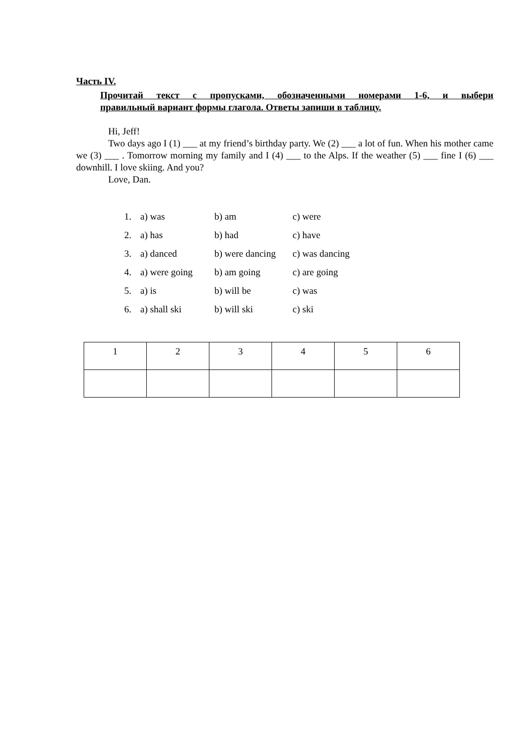Часть IV.
Прочитай текст с пропусками, обозначенными номерами 1-6, и выбери
правильный вариант формы глагола. Ответы запиши в таблицу.
Hi, Jeff!
Two days ago I (1) ___ at my friend’s birthday party. We (2) ___ a lot of fun. When his mother came we (3) ___ . Tomorrow morning my family and I (4) ___ to the Alps. If the weather (5) ___ fine I (6) ___ downhill. I love skiing. And you?
Love, Dan.
| 1. | a) was | b) am | c) were |
| 2. | a) has | b) had | c) have |
| 3. | a) danced | b) were dancing | c) was dancing |
| 4. | a) were going | b) am going | c) are going |
| 5. | a) is | b) will be | c) was |
| 6. | a) shall ski | b) will ski | c) ski |
| 1 | 2 | 3 | 4 | 5 | 6 |